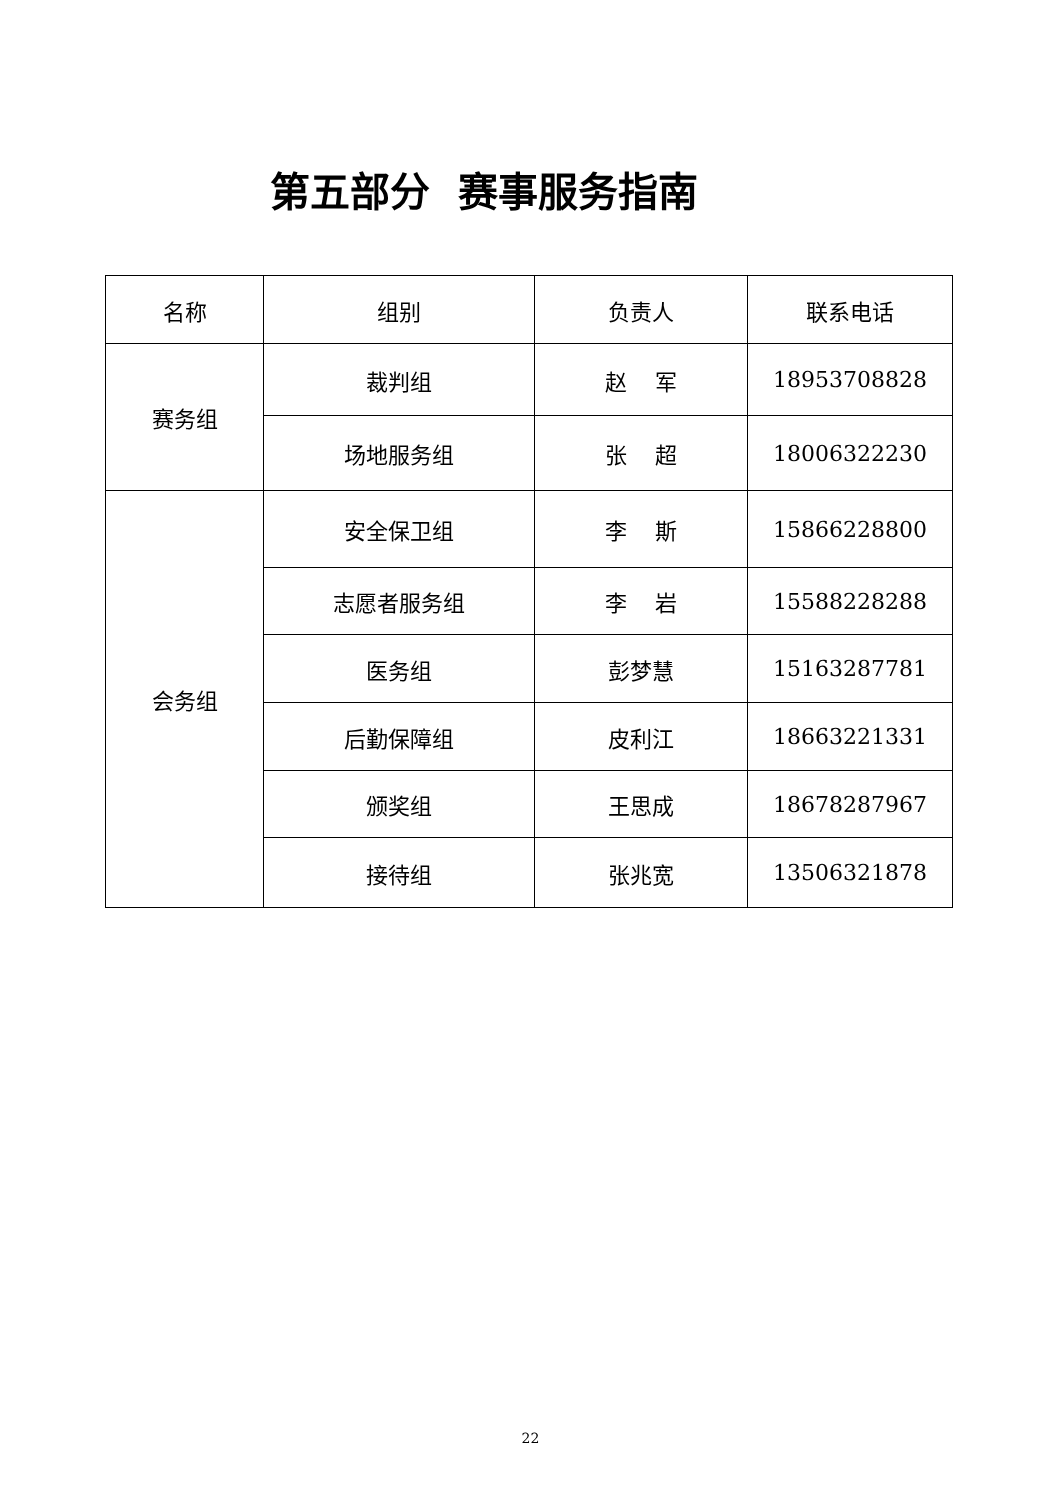第五部分 赛事服务指南
| 名称 | 组别 | 负责人 | 联系电话 |
| --- | --- | --- | --- |
| 赛务组 | 裁判组 | 赵 军 | 18953708828 |
| | 场地服务组 | 张 超 | 18006322230 |
| 会务组 | 安全保卫组 | 李 斯 | 15866228800 |
| | 志愿者服务组 | 李 岩 | 15588228288 |
| | 医务组 | 彭梦慧 | 15163287781 |
| | 后勤保障组 | 皮利江 | 18663221331 |
| | 颁奖组 | 王思成 | 18678287967 |
| | 接待组 | 张兆宽 | 13506321878 |
22